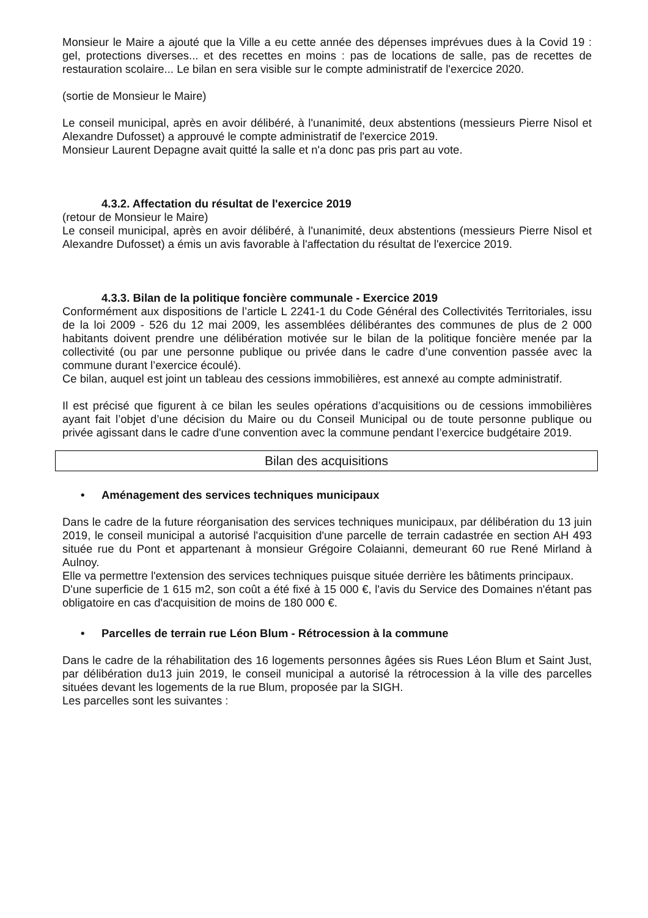Monsieur le Maire a ajouté que la Ville a eu cette année des dépenses imprévues dues à la Covid 19 : gel, protections diverses... et des recettes en moins : pas de locations de salle, pas de recettes de restauration scolaire... Le bilan en sera visible sur le compte administratif de l'exercice 2020.
(sortie de Monsieur le Maire)
Le conseil municipal, après en avoir délibéré, à l'unanimité, deux abstentions (messieurs Pierre Nisol et Alexandre Dufosset) a approuvé le compte administratif de l'exercice 2019.
Monsieur Laurent Depagne avait quitté la salle et n'a donc pas pris part au vote.
4.3.2. Affectation du résultat de l'exercice 2019
(retour de Monsieur le Maire)
Le conseil municipal, après en avoir délibéré, à l'unanimité, deux abstentions (messieurs Pierre Nisol et Alexandre Dufosset) a émis un avis favorable à l'affectation du résultat de l'exercice 2019.
4.3.3. Bilan de la politique foncière communale - Exercice 2019
Conformément aux dispositions de l’article L 2241-1 du Code Général des Collectivités Territoriales, issu de la loi 2009 - 526 du 12 mai 2009, les assemblées délibérantes des communes de plus de 2 000 habitants doivent prendre une délibération motivée sur le bilan de la politique foncière menée par la collectivité (ou par une personne publique ou privée dans le cadre d’une convention passée avec la commune durant l’exercice écoulé).
Ce bilan, auquel est joint un tableau des cessions immobilières, est annexé au compte administratif.
Il est précisé que figurent à ce bilan les seules opérations d’acquisitions ou de cessions immobilières ayant fait l’objet d’une décision du Maire ou du Conseil Municipal ou de toute personne publique ou privée agissant dans le cadre d'une convention avec la commune pendant l’exercice budgétaire 2019.
Bilan des acquisitions
• Aménagement des services techniques municipaux
Dans le cadre de la future réorganisation des services techniques municipaux, par délibération du 13 juin 2019, le conseil municipal a autorisé l'acquisition d'une parcelle de terrain cadastrée en section AH 493 située rue du Pont et appartenant à monsieur Grégoire Colaianni, demeurant 60 rue René Mirland à Aulnoy.
Elle va permettre l'extension des services techniques puisque située derrière les bâtiments principaux.
D'une superficie de 1 615 m2, son coût a été fixé à 15 000 €, l'avis du Service des Domaines n'étant pas obligatoire en cas d'acquisition de moins de 180 000 €.
• Parcelles de terrain rue Léon Blum - Rétrocession à la commune
Dans le cadre de la réhabilitation des 16 logements personnes âgées sis Rues Léon Blum et Saint Just, par délibération du13 juin 2019, le conseil municipal a autorisé la rétrocession à la ville des parcelles situées devant les logements de la rue Blum, proposée par la SIGH.
Les parcelles sont les suivantes :